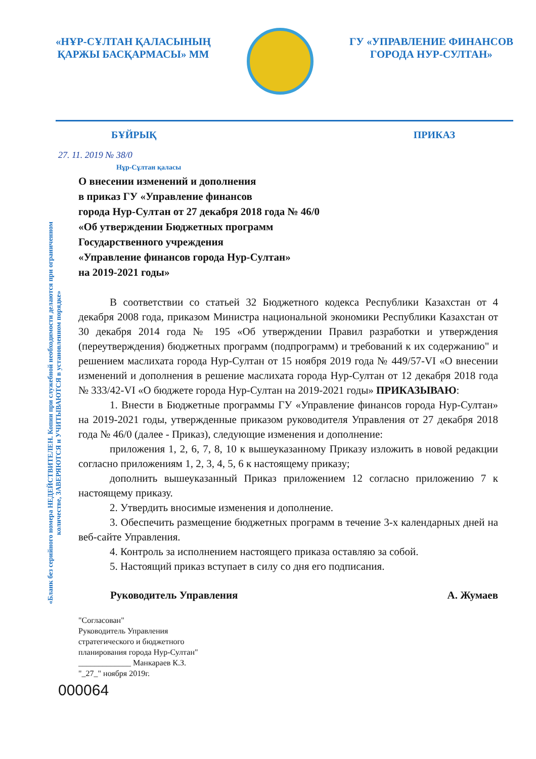«НҰР-СҰЛТАН ҚАЛАСЫНЫҢ
ҚАРЖЫ БАСҚАРМАСЫ» ММ
ГУ «УПРАВЛЕНИЕ ФИНАНСОВ
ГОРОДА НУР-СУЛТАН»
БҰЙРЫҚ ПРИКАЗ
27. 11. 2019 № 38/0
Нұр-Сұлтан қаласы
О внесении изменений и дополнения
в приказ ГУ «Управление финансов
города Нур-Султан от 27 декабря 2018 года № 46/0
«Об утверждении Бюджетных программ
Государственного учреждения
«Управление финансов города Нур-Султан»
на 2019-2021 годы»
В соответствии со статьей 32 Бюджетного кодекса Республики Казахстан от 4 декабря 2008 года, приказом Министра национальной экономики Республики Казахстан от 30 декабря 2014 года № 195 «Об утверждении Правил разработки и утверждения (переутверждения) бюджетных программ (подпрограмм) и требований к их содержанию" и решением маслихата города Нур-Султан от 15 ноября 2019 года № 449/57-VI «О внесении изменений и дополнения в решение маслихата города Нур-Султан от 12 декабря 2018 года № 333/42-VI «О бюджете города Нур-Султан на 2019-2021 годы» ПРИКАЗЫВАЮ:
1. Внести в Бюджетные программы ГУ «Управление финансов города Нур-Султан» на 2019-2021 годы, утвержденные приказом руководителя Управления от 27 декабря 2018 года № 46/0 (далее - Приказ), следующие изменения и дополнение:
приложения 1, 2, 6, 7, 8, 10 к вышеуказанному Приказу изложить в новой редакции согласно приложениям 1, 2, 3, 4, 5, 6 к настоящему приказу;
дополнить вышеуказанный Приказ приложением 12 согласно приложению 7 к настоящему приказу.
2. Утвердить вносимые изменения и дополнение.
3. Обеспечить размещение бюджетных программ в течение 3-х календарных дней на веб-сайте Управления.
4. Контроль за исполнением настоящего приказа оставляю за собой.
5. Настоящий приказ вступает в силу со дня его подписания.
Руководитель Управления А. Жумаев
"Согласован"
Руководитель Управления
стратегического и бюджетного
планирования города Нур-Султан"
_____________ Манкараев К.З.
"_27_" ноября 2019г.
000064
«Бланк без серийного номера НЕДЕЙСТВИТЕЛЕН. Копии при служебной необходимости делаются при ограниченном количестве, ЗАВЕРЯЮТСЯ и УЧИТЫВАЮТСЯ в установленном порядке»